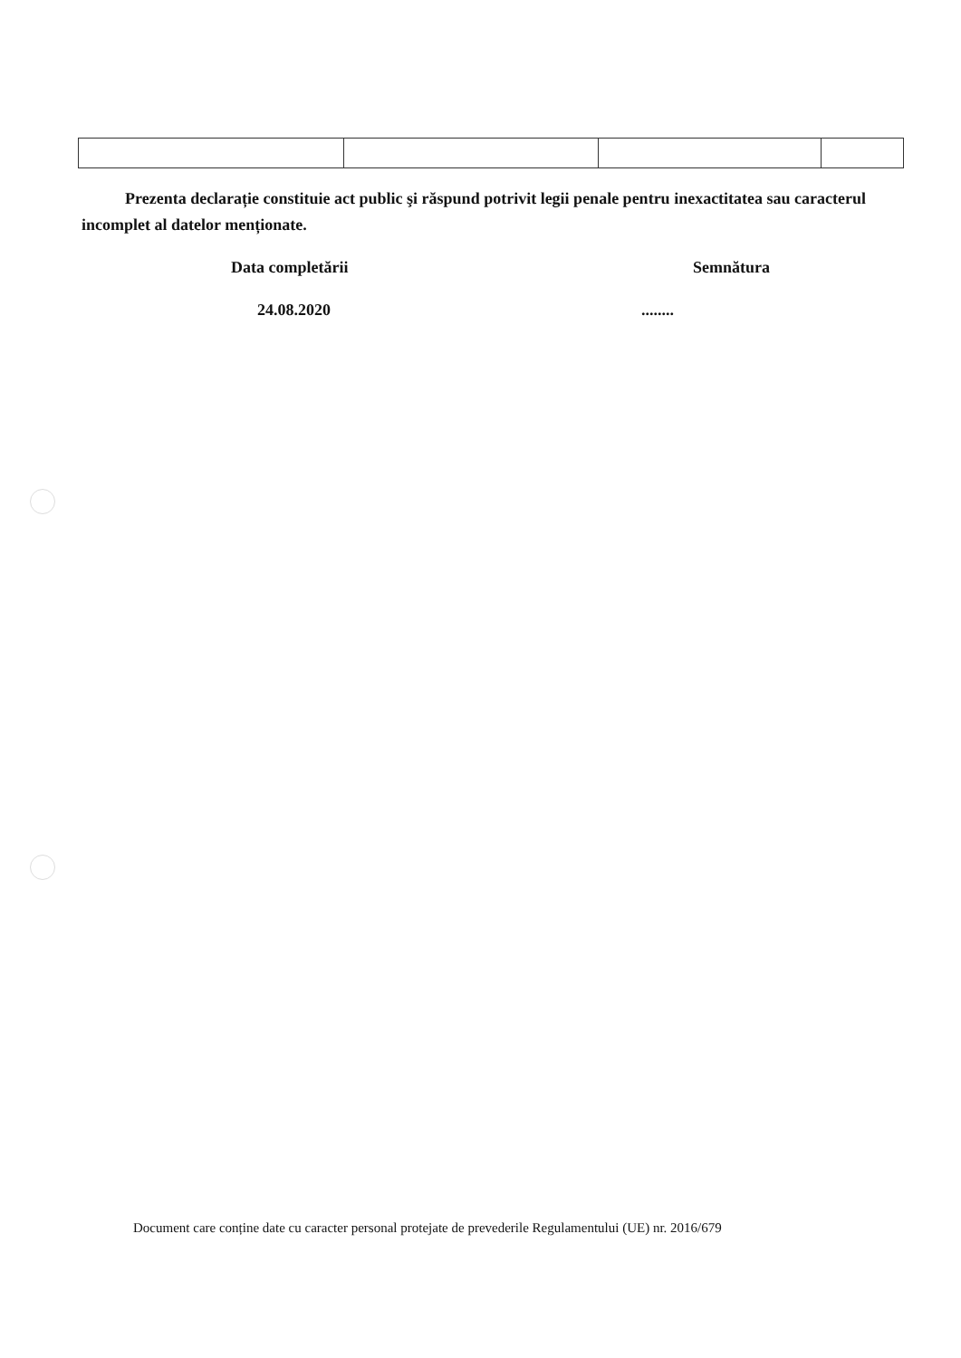Prezenta declarație constituie act public şi răspund potrivit legii penale pentru inexactitatea sau caracterul incomplet al datelor menționate.
Data completării Semnătura
24.08.2020........
Document care conține date cu caracter personal protejate de prevederile Regulamentului (UE) nr. 2016/679